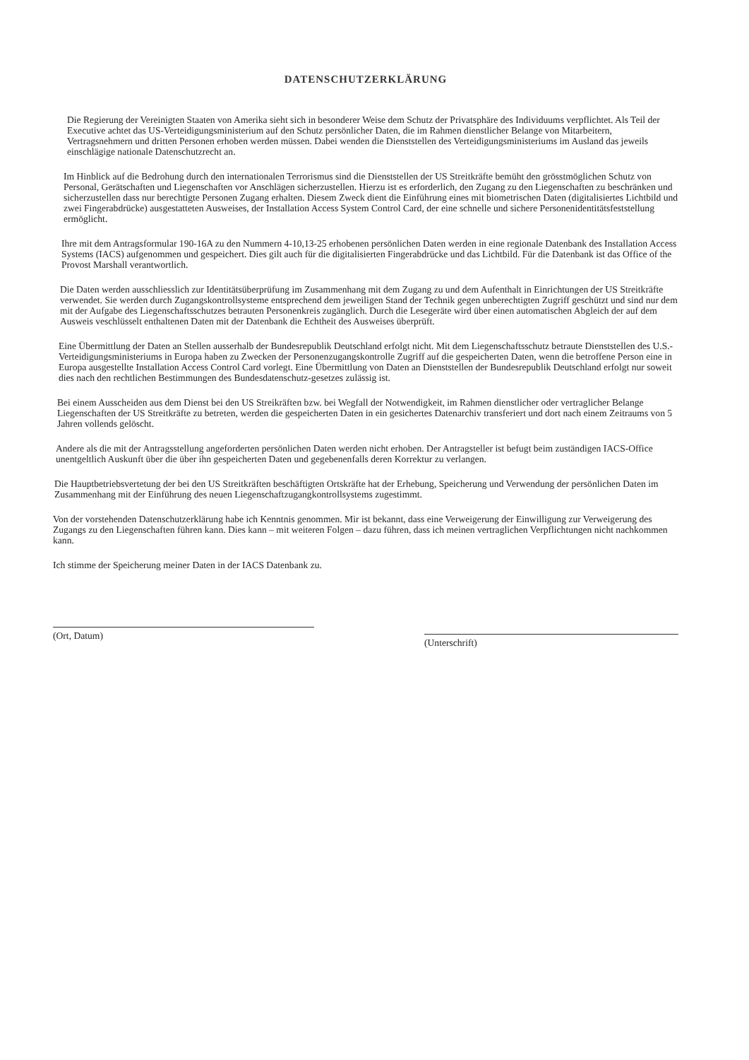DATENSCHUTZERKLÄRUNG
Die Regierung der Vereinigten Staaten von Amerika sieht sich in besonderer Weise dem Schutz der Privatsphäre des Individuums verpflichtet. Als Teil der Executive achtet das US-Verteidigungsministerium auf den Schutz persönlicher Daten, die im Rahmen dienstlicher Belange von Mitarbeitern, Vertragsnehmern und dritten Personen erhoben werden müssen. Dabei wenden die Dienststellen des Verteidigungsministeriums im Ausland das jeweils einschlägige nationale Datenschutzrecht an.
Im Hinblick auf die Bedrohung durch den internationalen Terrorismus sind die Dienststellen der US Streitkräfte bemüht den grösstmöglichen Schutz von Personal, Gerätschaften und Liegenschaften vor Anschlägen sicherzustellen. Hierzu ist es erforderlich, den Zugang zu den Liegenschaften zu beschränken und sicherzustellen dass nur berechtigte Personen Zugang erhalten. Diesem Zweck dient die Einführung eines mit biometrischen Daten (digitalisiertes Lichtbild und zwei Fingerabdrücke) ausgestatteten Ausweises, der Installation Access System Control Card, der eine schnelle und sichere Personenidentitätsfeststellung ermöglicht.
Ihre mit dem Antragsformular 190-16A zu den Nummern 4-10,13-25 erhobenen persönlichen Daten werden in eine regionale Datenbank des Installation Access Systems (IACS) aufgenommen und gespeichert. Dies gilt auch für die digitalisierten Fingerabdrücke und das Lichtbild. Für die Datenbank ist das Office of the Provost Marshall verantwortlich.
Die Daten werden ausschliesslich zur Identitätsüberprüfung im Zusammenhang mit dem Zugang zu und dem Aufenthalt in Einrichtungen der US Streitkräfte verwendet. Sie werden durch Zugangskontrollsysteme entsprechend dem jeweiligen Stand der Technik gegen unberechtigten Zugriff geschützt und sind nur dem mit der Aufgabe des Liegenschaftsschutzes betrauten Personenkreis zugänglich. Durch die Lesegeräte wird über einen automatischen Abgleich der auf dem Ausweis veschlüsselt enthaltenen Daten mit der Datenbank die Echtheit des Ausweises überprüft.
Eine Übermittlung der Daten an Stellen ausserhalb der Bundesrepublik Deutschland erfolgt nicht. Mit dem Liegenschaftsschutz betraute Dienststellen des U.S.-Verteidigungsministeriums in Europa haben zu Zwecken der Personenzugangskontrolle Zugriff auf die gespeicherten Daten, wenn die betroffene Person eine in Europa ausgestellte Installation Access Control Card vorlegt. Eine Übermittlung von Daten an Dienststellen der Bundesrepublik Deutschland erfolgt nur soweit dies nach den rechtlichen Bestimmungen des Bundesdatenschutz-gesetzes zulässig ist.
Bei einem Ausscheiden aus dem Dienst bei den US Streikräften bzw. bei Wegfall der Notwendigkeit, im Rahmen dienstlicher oder vertraglicher Belange Liegenschaften der US Streitkräfte zu betreten, werden die gespeicherten Daten in ein gesichertes Datenarchiv transferiert und dort nach einem Zeitraums von 5 Jahren vollends gelöscht.
Andere als die mit der Antragsstellung angeforderten persönlichen Daten werden nicht erhoben. Der Antragsteller ist befugt beim zuständigen IACS-Office unentgeltlich Auskunft über die über ihn gespeicherten Daten und gegebenenfalls deren Korrektur zu verlangen.
Die Hauptbetriebsvertetung der bei den US Streitkräften beschäftigten Ortskräfte hat der Erhebung, Speicherung und Verwendung der persönlichen Daten im Zusammenhang mit der Einführung des neuen Liegenschaftzugangkontrollsystems zugestimmt.
Von der vorstehenden Datenschutzerklärung habe ich Kenntnis genommen. Mir ist bekannt, dass eine Verweigerung der Einwilligung zur Verweigerung des Zugangs zu den Liegenschaften führen kann. Dies kann – mit weiteren Folgen – dazu führen, dass ich meinen vertraglichen Verpflichtungen nicht nachkommen kann.
Ich stimme der Speicherung meiner Daten in der IACS Datenbank zu.
(Ort, Datum)
(Unterschrift)